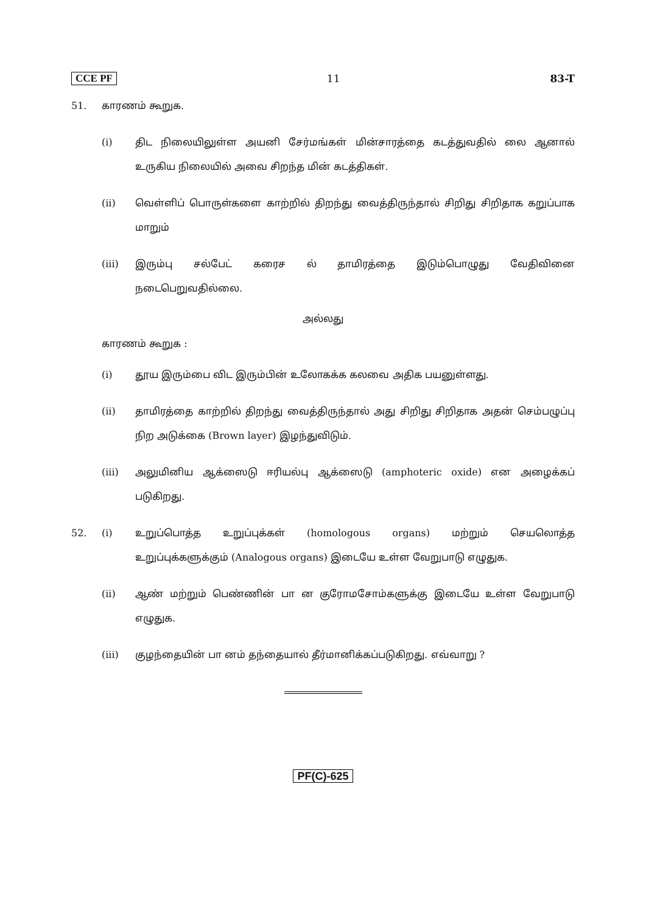CCE PF 11 83-T
51. காரணம் கூறுக.
(i) திட நிலையிலுள்ள அயனி சேர்மங்கள் மின்சாரத்தை கடத்துவதில் லை ஆனால் உருகிய நிலையில் அவை சிறந்த மின் கடத்திகள்.
(ii) வெள்ளிப் பொருள்களை காற்றில் திறந்து வைத்திருந்தால் சிறிது சிறிதாக கறுப்பாக மாறும்
(iii) இரும்பு சல்பேட் கரைச ல் தாமிரத்தை இடும்பொழுது வேதிவினை நடைபெறுவதில்லை.
அல்லது
காரணம் கூறுக :
(i) தூய இரும்பை விட இரும்பின் உலோகக்க கலவை அதிக பயனுள்ளது.
(ii) தாமிரத்தை காற்றில் திறந்து வைத்திருந்தால் அது சிறிது சிறிதாக அதன் செம்பழுப்பு நிற அடுக்கை (Brown layer) இழந்துவிடும்.
(iii) அலுமினிய ஆக்ஸைடு ஈரியல்பு ஆக்ஸைடு (amphoteric oxide) என அழைக்கப் படுகிறது.
52. (i) உறுப்பொத்த உறுப்புக்கள் (homologous organs) மற்றும் செயலொத்த உறுப்புக்களுக்கும் (Analogous organs) இடையே உள்ள வேறுபாடு எழுதுக.
(ii) ஆண் மற்றும் பெண்ணின் பா ன குரோமசோம்களுக்கு இடையே உள்ள வேறுபாடு எழுதுக.
(iii) குழந்தையின் பா னம் தந்தையால் தீர்மானிக்கப்படுகிறது. எவ்வாறு ?
PF(C)-625